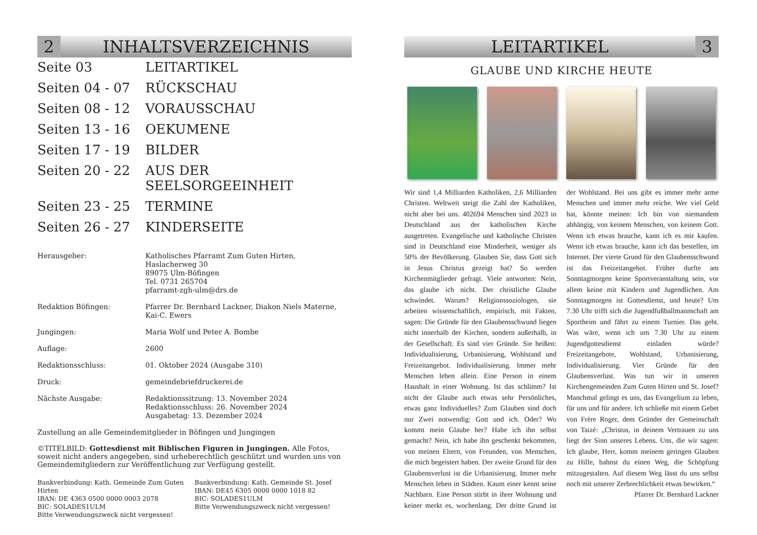2
INHALTSVERZEICHNIS
Seite 03
LEITARTIKEL
Seiten 04 - 07
RÜCKSCHAU
Seiten 08 - 12
VORAUSSCHAU
Seiten 13 - 16
OEKUMENE
Seiten 17 - 19
BILDER
Seiten 20 - 22
AUS DER SEELSORGEEINHEIT
Seiten 23 - 25
TERMINE
Seiten 26 - 27
KINDERSEITE
Herausgeber:
Katholisches Pfarramt Zum Guten Hirten,
Haslacherweg 30
89075 Ulm-Böfingen
Tel. 0731 265704
pfarramt-zgh-ulm@drs.de
Redaktion Böfingen:
Pfarrer Dr. Bernhard Lackner, Diakon Niels Materne,
Kai-C. Ewers
Jungingen:
Maria Wolf und Peter A. Bombe
Auflage:
2600
Redaktionsschluss:
01. Oktober 2024 (Ausgabe 310)
Druck:
gemeindebriefdruckerei.de
Nächste Ausgabe:
Redaktionssitzung: 13. November 2024
Redaktionsschluss: 26. November 2024
Ausgabetag: 13. Dezember 2024
Zustellung an alle Gemeindemitglieder in Böfingen und Jungingen
©TITELBILD: Gottesdienst mit Biblischen Figuren in Jungingen. Alle Fotos, soweit nicht anders angegeben, sind urheberechtlich geschützt und wurden uns von Gemeindemitgliedern zur Veröffentlichung zur Verfügung gestellt.
Bankverbindung: Kath. Gemeinde Zum Guten Hirten
IBAN: DE 4363 0500 0000 0003 2078
BIC: SOLADES1ULM
Bitte Verwendungszweck nicht vergessen!
Bankverbindung: Kath. Gemeinde St. Josef
IBAN: DE45 6305 0000 0000 1018 82
BIC: SOLADES1ULM
Bitte Verwendungszweck nicht vergessen!
LEITARTIKEL
3
GLAUBE UND KIRCHE HEUTE
Wir sind 1,4 Milliarden Katholiken, 2,6 Milliarden Christen. Weltweit steigt die Zahl der Katholiken, nicht aber bei uns. 402694 Menschen sind 2023 in Deutschland aus der katholischen Kirche ausgetreten. Evangelische und katholische Christen sind in Deutschland eine Minderheit, weniger als 50% der Bevölkerung. Glauben Sie, dass Gott sich in Jesus Christus gezeigt hat? So werden Kirchenmitglieder gefragt. Viele antworten: Nein, das glaube ich nicht. Der christliche Glaube schwindet. Warum? Religionssoziologen, sie arbeiten wissenschaftlich, empirisch, mit Fakten, sagen: Die Gründe für den Glaubensschwund liegen nicht innerhalb der Kirchen, sondern außerhalb, in der Gesellschaft. Es sind vier Gründe. Sie heißen: Individualisierung, Urbanisierung, Wohlstand und Freizeitangebot. Individualisierung. Immer mehr Menschen leben allein. Eine Person in einem Haushalt in einer Wohnung. Ist das schlimm? Ist nicht der Glaube auch etwas sehr Persönliches, etwas ganz Individuelles? Zum Glauben sind doch nur Zwei notwendig: Gott und ich. Oder? Wo kommt mein Glaube her? Habe ich ihn selbst gemacht? Nein, ich habe ihn geschenkt bekommen, von meinen Eltern, von Freunden, von Menschen, die mich begeistert haben. Der zweite Grund für den Glaubensverlust ist die Urbanisierung. Immer mehr Menschen leben in Städten. Kaum einer kennt seine Nachbarn. Eine Person stirbt in ihrer Wohnung und keiner merkt es, wochenlang. Der dritte Grund ist der Wohlstand. Bei uns gibt es immer mehr arme Menschen und immer mehr reiche. Wer viel Geld hat, könnte meinen: Ich bin von niemandem abhängig, von keinem Menschen, von keinem Gott. Wenn ich etwas brauche, kann ich es mir kaufen. Wenn ich etwas brauche, kann ich das bestellen, im Internet. Der vierte Grund für den Glaubensschwund ist das Freizeitangebot. Früher durfte am Sonntagmorgen keine Sportveranstaltung sein, vor allem keine mit Kindern und Jugendlichen. Am Sonntagmorgen ist Gottesdienst, und heute? Um 7.30 Uhr trifft sich die Jugendfußballmannschaft am Sportheim und fährt zu einem Turnier. Das geht. Was wäre, wenn ich um 7.30 Uhr zu einem Jugendgottesdienst einladen würde? Freizeitangebote, Wohlstand, Urbanisierung, Individualisierung. Vier Gründe für den Glaubensverlust. Was tun wir in unseren Kirchengemeinden Zum Guten Hirten und St. Josef? Manchmal gelingt es uns, das Evangelium zu leben, für uns und für andere. Ich schließe mit einem Gebet von Frère Roger, dem Gründer der Gemeinschaft von Taizé: „Christus, in deinem Vertrauen zu uns liegt der Sinn unseres Lebens. Uns, die wir sagen: Ich glaube, Herr, komm meinem geringen Glauben zu Hilfe, bahnst du einen Weg, die Schöpfung mitzugestalten. Auf diesem Weg lässt du uns selbst noch mit unserer Zerbrechlichkeit etwas bewirken.“ Pfarrer Dr. Bernhard Lackner